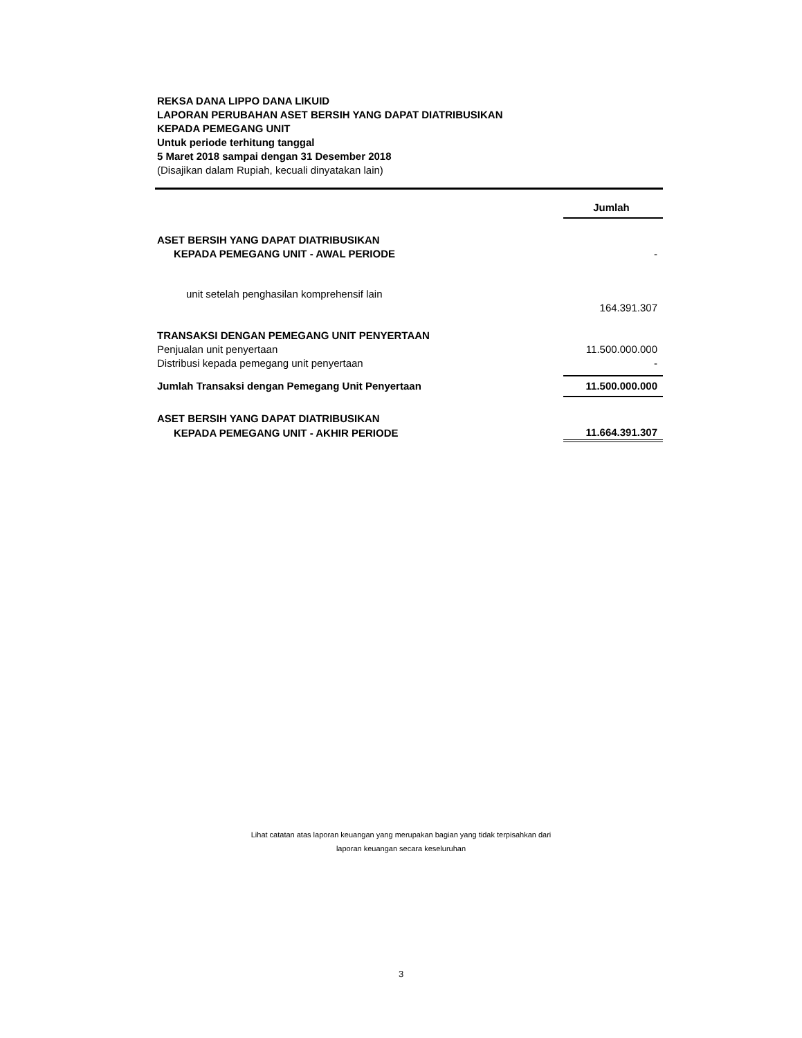REKSA DANA LIPPO DANA LIKUID
LAPORAN PERUBAHAN ASET BERSIH YANG DAPAT DIATRIBUSIKAN
KEPADA PEMEGANG UNIT
Untuk periode terhitung tanggal
5 Maret 2018 sampai dengan 31 Desember 2018
(Disajikan dalam Rupiah, kecuali dinyatakan lain)
| | Jumlah |
| --- | --- |
| ASET BERSIH YANG DAPAT DIATRIBUSIKAN | |
| KEPADA PEMEGANG UNIT - AWAL PERIODE | - |
| unit setelah penghasilan komprehensif lain | |
| | 164.391.307 |
| TRANSAKSI DENGAN PEMEGANG UNIT PENYERTAAN | |
| Penjualan unit penyertaan | 11.500.000.000 |
| Distribusi kepada pemegang unit penyertaan | - |
| Jumlah Transaksi dengan Pemegang Unit Penyertaan | 11.500.000.000 |
| ASET BERSIH YANG DAPAT DIATRIBUSIKAN | |
| KEPADA PEMEGANG UNIT - AKHIR PERIODE | 11.664.391.307 |
Lihat catatan atas laporan keuangan yang merupakan bagian yang tidak terpisahkan dari
laporan keuangan secara keseluruhan
3